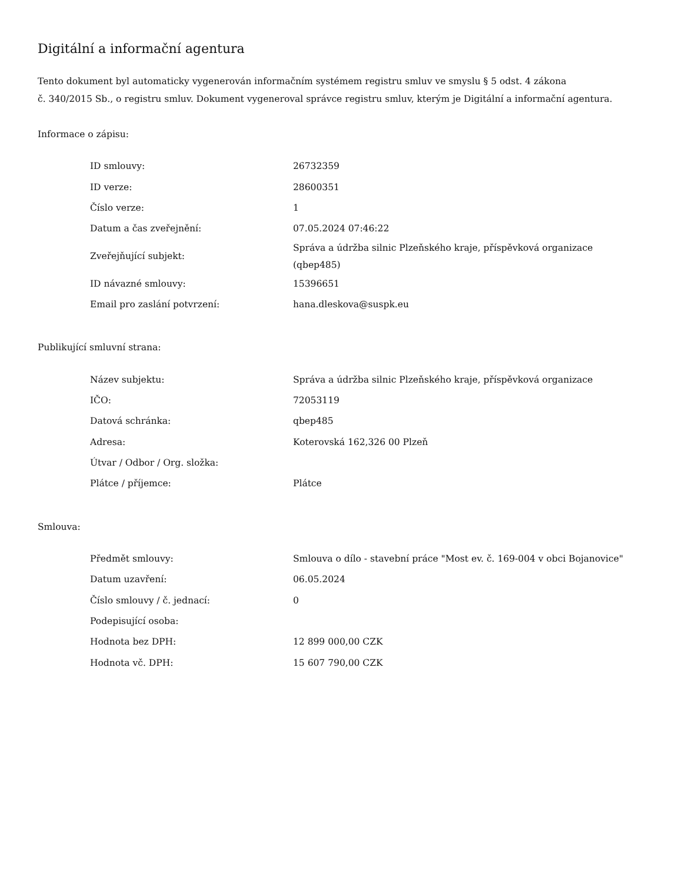Digitální a informační agentura
Tento dokument byl automaticky vygenerován informačním systémem registru smluv ve smyslu § 5 odst. 4 zákona
č. 340/2015 Sb., o registru smluv. Dokument vygeneroval správce registru smluv, kterým je Digitální a informační agentura.
Informace o zápisu:
| ID smlouvy: | 26732359 |
| ID verze: | 28600351 |
| Číslo verze: | 1 |
| Datum a čas zveřejnění: | 07.05.2024 07:46:22 |
| Zveřejňující subjekt: | Správa a údržba silnic Plzeňského kraje, příspěvková organizace (qbep485) |
| ID návazné smlouvy: | 15396651 |
| Email pro zaslání potvrzení: | hana.dleskova@suspk.eu |
Publikující smluvní strana:
| Název subjektu: | Správa a údržba silnic Plzeňského kraje, příspěvková organizace |
| IČO: | 72053119 |
| Datová schránka: | qbep485 |
| Adresa: | Koterovská 162,326 00 Plzeň |
| Útvar / Odbor / Org. složka: | |
| Plátce / příjemce: | Plátce |
Smlouva:
| Předmět smlouvy: | Smlouva o dílo - stavební práce "Most ev. č. 169-004 v obci Bojanovice" |
| Datum uzavření: | 06.05.2024 |
| Číslo smlouvy / č. jednací: | 0 |
| Podepisující osoba: | |
| Hodnota bez DPH: | 12 899 000,00 CZK |
| Hodnota vč. DPH: | 15 607 790,00 CZK |